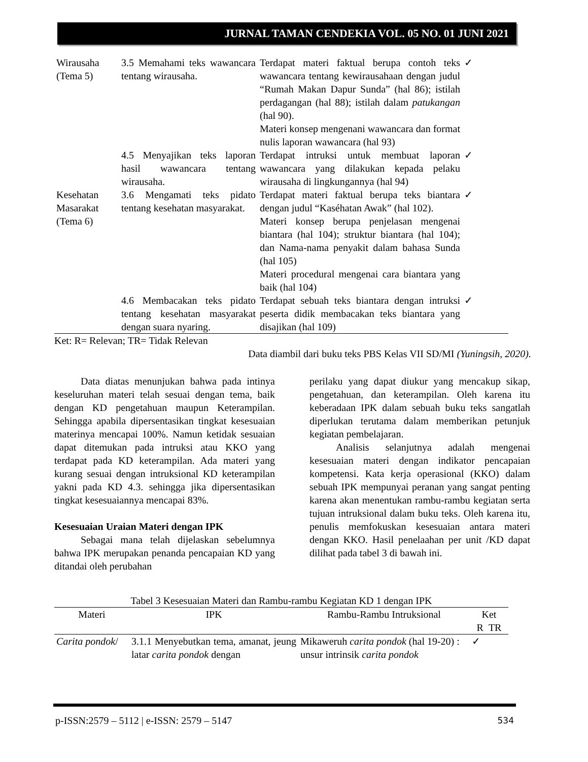JURNAL TAMAN CENDEKIA VOL. 05 NO. 01 JUNI 2021
| Wirausaha (Tema 5) | 3.5 Memahami teks wawancara tentang wirausaha. | Terdapat materi faktual berupa contoh teks wawancara tentang kewirausahaan dengan judul “Rumah Makan Dapur Sunda” (hal 86); istilah perdagangan (hal 88); istilah dalam patukangan (hal 90). Materi konsep mengenani wawancara dan format nulis laporan wawancara (hal 93) | ✓ |
| | 4.5 Menyajikan teks laporan hasil wawancara tentang wirausaha. | Terdapat intruksi untuk membuat laporan wawancara yang dilakukan kepada pelaku wirausaha di lingkungannya (hal 94) | ✓ |
| Kesehatan Masarakat (Tema 6) | 3.6 Mengamati teks pidato tentang kesehatan masyarakat. | Terdapat materi faktual berupa teks biantara dengan judul “Kaséhatan Awak” (hal 102). Materi konsep berupa penjelasan mengenai biantara (hal 104); struktur biantara (hal 104); dan Nama-nama penyakit dalam bahasa Sunda (hal 105) Materi procedural mengenai cara biantara yang baik (hal 104) | ✓ |
| | 4.6 Membacakan teks pidato tentang kesehatan masyarakat dengan suara nyaring. | Terdapat sebuah teks biantara dengan intruksi peserta didik membacakan teks biantara yang disajikan (hal 109) | ✓ |
Ket: R= Relevan; TR= Tidak Relevan
Data diambil dari buku teks PBS Kelas VII SD/MI (Yuningsih, 2020).
Data diatas menunjukan bahwa pada intinya keseluruhan materi telah sesuai dengan tema, baik dengan KD pengetahuan maupun Keterampilan. Sehingga apabila dipersentasikan tingkat kesesuaian materinya mencapai 100%. Namun ketidak sesuaian dapat ditemukan pada intruksi atau KKO yang terdapat pada KD keterampilan. Ada materi yang kurang sesuai dengan intruksional KD keterampilan yakni pada KD 4.3. sehingga jika dipersentasikan tingkat kesesuaiannya mencapai 83%.
Kesesuaian Uraian Materi dengan IPK
Sebagai mana telah dijelaskan sebelumnya bahwa IPK merupakan penanda pencapaian KD yang ditandai oleh perubahan
perilaku yang dapat diukur yang mencakup sikap, pengetahuan, dan keterampilan. Oleh karena itu keberadaan IPK dalam sebuah buku teks sangatlah diperlukan terutama dalam memberikan petunjuk kegiatan pembelajaran.
Analisis selanjutnya adalah mengenai kesesuaian materi dengan indikator pencapaian kompetensi. Kata kerja operasional (KKO) dalam sebuah IPK mempunyai peranan yang sangat penting karena akan menentukan rambu-rambu kegiatan serta tujuan intruksional dalam buku teks. Oleh karena itu, penulis memfokuskan kesesuaian antara materi dengan KKO. Hasil penelaahan per unit /KD dapat dilihat pada tabel 3 di bawah ini.
Tabel 3 Kesesuaian Materi dan Rambu-rambu Kegiatan KD 1 dengan IPK
| Materi | IPK | Rambu-Rambu Intruksional | Ket R TR |
| --- | --- | --- | --- |
| Carita pondok / | 3.1.1 Menyebutkan tema, amanat, jeung latar carita pondok dengan | Mikaweruh carita pondok (hal 19-20) : unsur intrinsik carita pondok | ✓ |
p-ISSN:2579 – 5112 | e-ISSN: 2579 – 5147 534